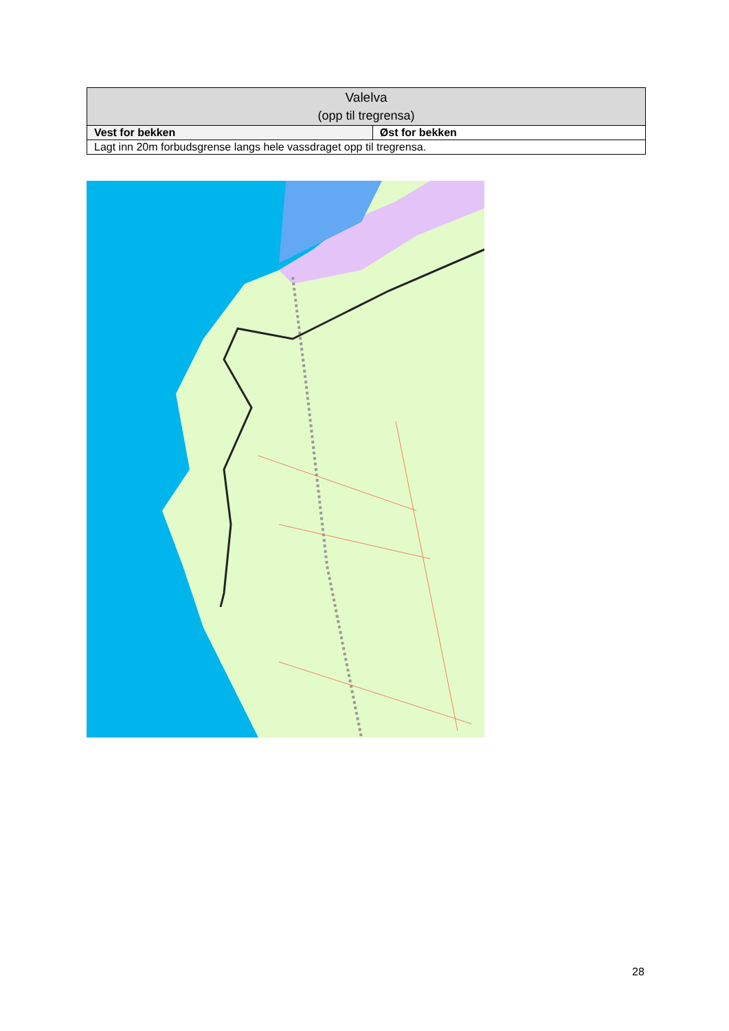| Valelva (opp til tregrensa) | |
| --- | --- |
| Vest for bekken | Øst for bekken |
| Lagt inn 20m forbudsgrense langs hele vassdraget opp til tregrensa. | |
28